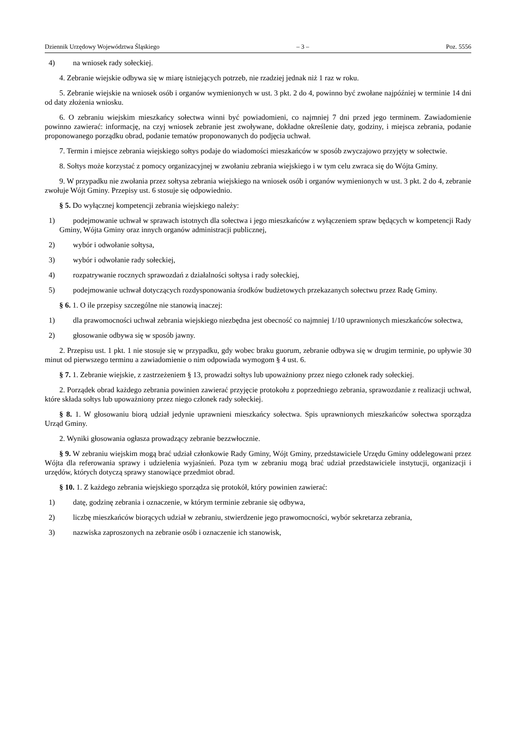Dziennik Urzędowy Województwa Śląskiego – 3 – Poz. 5556
4) na wniosek rady sołeckiej.
4. Zebranie wiejskie odbywa się w miarę istniejących potrzeb, nie rzadziej jednak niż 1 raz w roku.
5. Zebranie wiejskie na wniosek osób i organów wymienionych w ust. 3 pkt. 2 do 4, powinno być zwołane najpóźniej w terminie 14 dni od daty złożenia wniosku.
6. O zebraniu wiejskim mieszkańcy sołectwa winni być powiadomieni, co najmniej 7 dni przed jego terminem. Zawiadomienie powinno zawierać: informację, na czyj wniosek zebranie jest zwoływane, dokładne określenie daty, godziny, i miejsca zebrania, podanie proponowanego porządku obrad, podanie tematów proponowanych do podjęcia uchwał.
7. Termin i miejsce zebrania wiejskiego sołtys podaje do wiadomości mieszkańców w sposób zwyczajowo przyjęty w sołectwie.
8. Sołtys może korzystać z pomocy organizacyjnej w zwołaniu zebrania wiejskiego i w tym celu zwraca się do Wójta Gminy.
9. W przypadku nie zwołania przez sołtysa zebrania wiejskiego na wniosek osób i organów wymienionych w ust. 3 pkt. 2 do 4, zebranie zwołuje Wójt Gminy. Przepisy ust. 6 stosuje się odpowiednio.
§ 5. Do wyłącznej kompetencji zebrania wiejskiego należy:
1) podejmowanie uchwał w sprawach istotnych dla sołectwa i jego mieszkańców z wyłączeniem spraw będących w kompetencji Rady Gminy, Wójta Gminy oraz innych organów administracji publicznej,
2) wybór i odwołanie sołtysa,
3) wybór i odwołanie rady sołeckiej,
4) rozpatrywanie rocznych sprawozdań z działalności sołtysa i rady sołeckiej,
5) podejmowanie uchwał dotyczących rozdysponowania środków budżetowych przekazanych sołectwu przez Radę Gminy.
§ 6. 1. O ile przepisy szczególne nie stanowią inaczej:
1) dla prawomocności uchwał zebrania wiejskiego niezbędna jest obecność co najmniej 1/10 uprawnionych mieszkańców sołectwa,
2) głosowanie odbywa się w sposób jawny.
2. Przepisu ust. 1 pkt. 1 nie stosuje się w przypadku, gdy wobec braku guorum, zebranie odbywa się w drugim terminie, po upływie 30 minut od pierwszego terminu a zawiadomienie o nim odpowiada wymogom § 4 ust. 6.
§ 7. 1. Zebranie wiejskie, z zastrzeżeniem § 13, prowadzi sołtys lub upoważniony przez niego członek rady sołeckiej.
2. Porządek obrad każdego zebrania powinien zawierać przyjęcie protokołu z poprzedniego zebrania, sprawozdanie z realizacji uchwał, które składa sołtys lub upoważniony przez niego członek rady sołeckiej.
§ 8. 1. W głosowaniu biorą udział jedynie uprawnieni mieszkańcy sołectwa. Spis uprawnionych mieszkańców sołectwa sporządza Urząd Gminy.
2. Wyniki głosowania ogłasza prowadzący zebranie bezzwłocznie.
§ 9. W zebraniu wiejskim mogą brać udział członkowie Rady Gminy, Wójt Gminy, przedstawiciele Urzędu Gminy oddelegowani przez Wójta dla referowania sprawy i udzielenia wyjaśnień. Poza tym w zebraniu mogą brać udział przedstawiciele instytucji, organizacji i urzędów, których dotyczą sprawy stanowiące przedmiot obrad.
§ 10. 1. Z każdego zebrania wiejskiego sporządza się protokół, który powinien zawierać:
1) datę, godzinę zebrania i oznaczenie, w którym terminie zebranie się odbywa,
2) liczbę mieszkańców biorących udział w zebraniu, stwierdzenie jego prawomocności, wybór sekretarza zebrania,
3) nazwiska zaproszonych na zebranie osób i oznaczenie ich stanowisk,